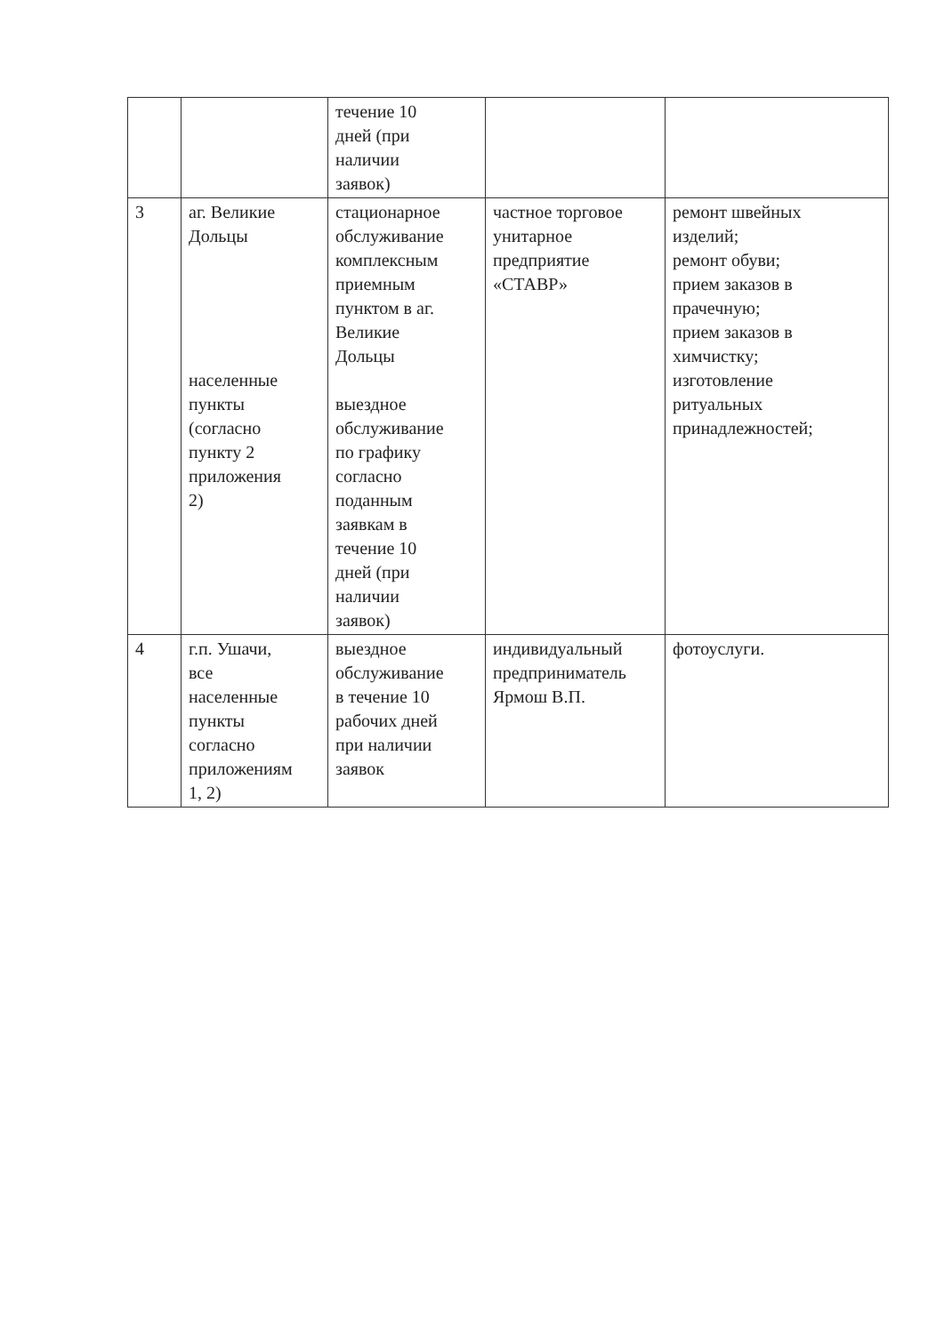| | | течение 10 дней (при наличии заявок) | | |
| 3 | аг. Великие Дольцы населенные пункты (согласно пункту 2 приложения 2) | стационарное обслуживание комплексным приемным пунктом в аг. Великие Дольцы выездное обслуживание по графику согласно поданным заявкам в течение 10 дней (при наличии заявок) | частное торговое унитарное предприятие «СТАВР» | ремонт швейных изделий; ремонт обуви; прием заказов в прачечную; прием заказов в химчистку; изготовление ритуальных принадлежностей; |
| 4 | г.п. Ушачи, все населенные пункты согласно приложениям 1, 2) | выездное обслуживание в течение 10 рабочих дней при наличии заявок | индивидуальный предприниматель Ярмош В.П. | фотоуслуги. |